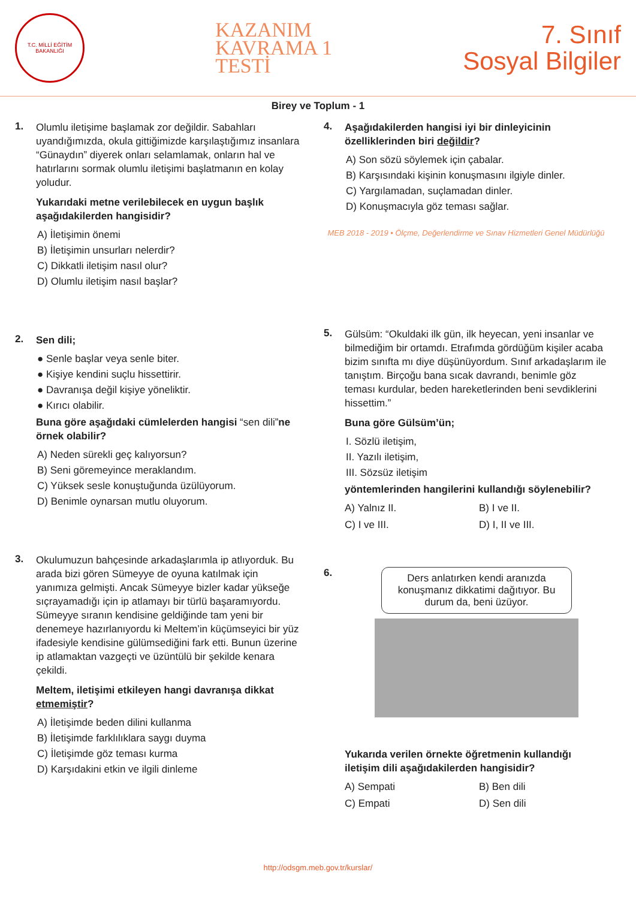T.C. MİLLİ EĞİTİM BAKANLIĞI
KAZANIM
KAVRAMA 1
TESTİ
7. Sınıf
Sosyal Bilgiler
Birey ve Toplum - 1
1.
Olumlu iletişime başlamak zor değildir. Sabahları uyandığımızda, okula gittiğimizde karşılaştığımız insanlara “Günaydın” diyerek onları selamlamak, onların hal ve hatırlarını sormak olumlu iletişimi başlatmanın en kolay yoludur.
Yukarıdaki metne verilebilecek en uygun başlık aşağıdakilerden hangisidir?
A) İletişimin önemi
B) İletişimin unsurları nelerdir?
C) Dikkatli iletişim nasıl olur?
D) Olumlu iletişim nasıl başlar?
2.
Sen dili;
● Senle başlar veya senle biter.
● Kişiye kendini suçlu hissettirir.
● Davranışa değil kişiye yöneliktir.
● Kırıcı olabilir.
Buna göre aşağıdaki cümlelerden hangisi “sen dili”ne örnek olabilir?
A) Neden sürekli geç kalıyorsun?
B) Seni göremeyince meraklandım.
C) Yüksek sesle konuştuğunda üzülüyorum.
D) Benimle oynarsan mutlu oluyorum.
3.
Okulumuzun bahçesinde arkadaşlarımla ip atlıyorduk. Bu arada bizi gören Sümeyye de oyuna katılmak için yanımıza gelmişti. Ancak Sümeyye bizler kadar yükseğe sıçrayamadığı için ip atlamayı bir türlü başaramıyordu. Sümeyye sıranın kendisine geldiğinde tam yeni bir denemeye hazırlanıyordu ki Meltem’in küçümseyici bir yüz ifadesiyle kendisine gülümsediğini fark etti. Bunun üzerine ip atlamaktan vazgeçti ve üzüntülü bir şekilde kenara çekildi.
Meltem, iletişimi etkileyen hangi davranışa dikkat etmemiştir?
A) İletişimde beden dilini kullanma
B) İletişimde farklılıklara saygı duyma
C) İletişimde göz teması kurma
D) Karşıdakini etkin ve ilgili dinleme
4.
Aşağıdakilerden hangisi iyi bir dinleyicinin özelliklerinden biri değildir?
A) Son sözü söylemek için çabalar.
B) Karşısındaki kişinin konuşmasını ilgiyle dinler.
C) Yargılamadan, suçlamadan dinler.
D) Konuşmacıyla göz teması sağlar.
MEB 2018 - 2019 • Ölçme, Değerlendirme ve Sınav Hizmetleri Genel Müdürlüğü
5.
Gülsüm: “Okuldaki ilk gün, ilk heyecan, yeni insanlar ve bilmediğim bir ortamdı. Etrafımda gördüğüm kişiler acaba bizim sınıfta mı diye düşünüyordum. Sınıf arkadaşlarım ile tanıştım. Birçoğu bana sıcak davrandı, benimle göz teması kurdular, beden hareketlerinden beni sevdiklerini hissettim.”
Buna göre Gülsüm’ün;
I. Sözlü iletişim,
II. Yazılı iletişim,
III. Sözsüz iletişim
yöntemlerinden hangilerini kullandığı söylenebilir?
A) Yalnız II.
B) I ve II.
C) I ve III.
D) I, II ve III.
6.
Ders anlatırken kendi aranızda konuşmanız dikkatimi dağıtıyor. Bu durum da, beni üzüyor.
Yukarıda verilen örnekte öğretmenin kullandığı iletişim dili aşağıdakilerden hangisidir?
A) Sempati
B) Ben dili
C) Empati
D) Sen dili
http://odsgm.meb.gov.tr/kurslar/